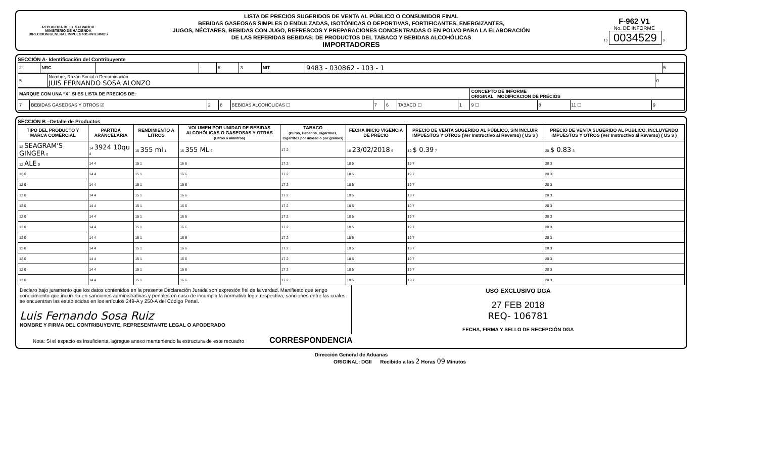REPUBLICA DE EL SALVADOR
MINISTERIO DE HACIENDA
DIRECCION GENERAL IMPUESTOS INTERNOS
LISTA DE PRECIOS SUGERIDOS DE VENTA AL PÚBLICO O CONSUMIDOR FINAL
BEBIDAS GASEOSAS SIMPLES O ENDULZADAS, ISOTÓNICAS O DEPORTIVAS, FORTIFICANTES, ENERGIZANTES,
JUGOS, NÉCTARES, BEBIDAS CON JUGO, REFRESCOS Y PREPARACIONES CONCENTRADAS O EN POLVO PARA LA ELABORACIÓN
DE LAS REFERIDAS BEBIDAS; DE PRODUCTOS DEL TABACO Y BEBIDAS ALCOHÓLICAS
IMPORTADORES
F-962 V1
No. DE INFORME
10 0034529 0
SECCIÓN A- Identificación del Contribuyente
| 2 | NRC | | - | 6 | 3 | NIT | 9483 - 030862 - 103 - 1 | 5 |
| 5 | Nombre, Razón Social o Denominación JUIS FERNANDO SOSA ALONZO | 0 |
| MARQUE CON UNA “X” SI ES LISTA DE PRECIOS DE: | | | | | | | | | CONCEPTO DE INFORME ORIGINAL MODIFICACION DE PRECIOS | | | |
| 7 | BEBIDAS GASEOSAS Y OTROS ☑ | 2 | 8 | BEBIDAS ALCOHÓLICAS ☐ | 7 | 6 | TABACO ☐ | 1 | 9 ☐ | 8 | 11 ☐ | 9 |
SECCIÓN B –Detalle de Productos
| TIPO DEL PRODUCTO Y MARCA COMERCIAL | PARTIDA ARANCELARIA | RENDIMIENTO A LITROS | VOLUMEN POR UNIDAD DE BEBIDAS ALCOHÓLICAS O GASEOSAS Y OTRAS (Litros o mililitros) | TABACO (Puros, Habanos, Cigarrillos, Cigarritos por unidad o por gramos) | FECHA INICIO VIGENCIA DE PRECIO | PRECIO DE VENTA SUGERIDO AL PÚBLICO, SIN INCLUIR IMPUESTOS Y OTROS (Ver Instructivo al Reverso) ( US $ ) | PRECIO DE VENTA SUGERIDO AL PÚBLICO, INCLUYENDO IMPUESTOS Y OTROS (Ver Instructivo al Reverso) ( US $ ) |
| --- | --- | --- | --- | --- | --- | --- | --- |
| 12 SEAGRAM'S GINGER 0 | 14 3924 10qu 4 | 15 355 ml 1 | 16 355 ML 6 | 17 2 | 18 23/02/2018 5 | 19 $ 0.39 7 | 20 $ 0.83 3 |
| 12 ALE 0 | 14 4 | 15 1 | 16 6 | 17 2 | 18 5 | 19 7 | 20 3 |
| 12 0 | 14 4 | 15 1 | 16 6 | 17 2 | 18 5 | 19 7 | 20 3 |
| 12 0 | 14 4 | 15 1 | 16 6 | 17 2 | 18 5 | 19 7 | 20 3 |
| 12 0 | 14 4 | 15 1 | 16 6 | 17 2 | 18 5 | 19 7 | 20 3 |
| 12 0 | 14 4 | 15 1 | 16 6 | 17 2 | 18 5 | 19 7 | 20 3 |
| 12 0 | 14 4 | 15 1 | 16 6 | 17 2 | 18 5 | 19 7 | 20 3 |
| 12 0 | 14 4 | 15 1 | 16 6 | 17 2 | 18 5 | 19 7 | 20 3 |
| 12 0 | 14 4 | 15 1 | 16 6 | 17 2 | 18 5 | 19 7 | 20 3 |
| 12 0 | 14 4 | 15 1 | 16 6 | 17 2 | 18 5 | 19 7 | 20 3 |
| 12 0 | 14 4 | 15 1 | 16 6 | 17 2 | 18 5 | 19 7 | 20 3 |
| 12 0 | 14 4 | 15 1 | 16 6 | 17 2 | 18 5 | 19 7 | 20 3 |
| 12 0 | 14 4 | 15 1 | 16 6 | 17 2 | 18 5 | 19 7 | 20 3 |
Declaro bajo juramento que los datos contenidos en la presente Declaración Jurada son expresión fiel de la verdad. Manifiesto que tengo conocimiento que incurriría en sanciones administrativas y penales en caso de incumplir la normativa legal respectiva, sanciones entre las cuales se encuentran las establecidas en los artículos 249-A y 250-A del Código Penal.
Luis Fernando Sosa Ruiz
NOMBRE Y FIRMA DEL CONTRIBUYENTE, REPRESENTANTE LEGAL O APODERADO
USO EXCLUSIVO DGA
27 FEB 2018
REQ- 106781
FECHA, FIRMA Y SELLO DE RECEPCIÓN DGA
Nota: Si el espacio es insuficiente, agregue anexo manteniendo la estructura de este recuadro CORRESPONDENCIA
Dirección General de Aduanas
ORIGINAL: DGII Recibido a las 2 Horas 09 Minutos